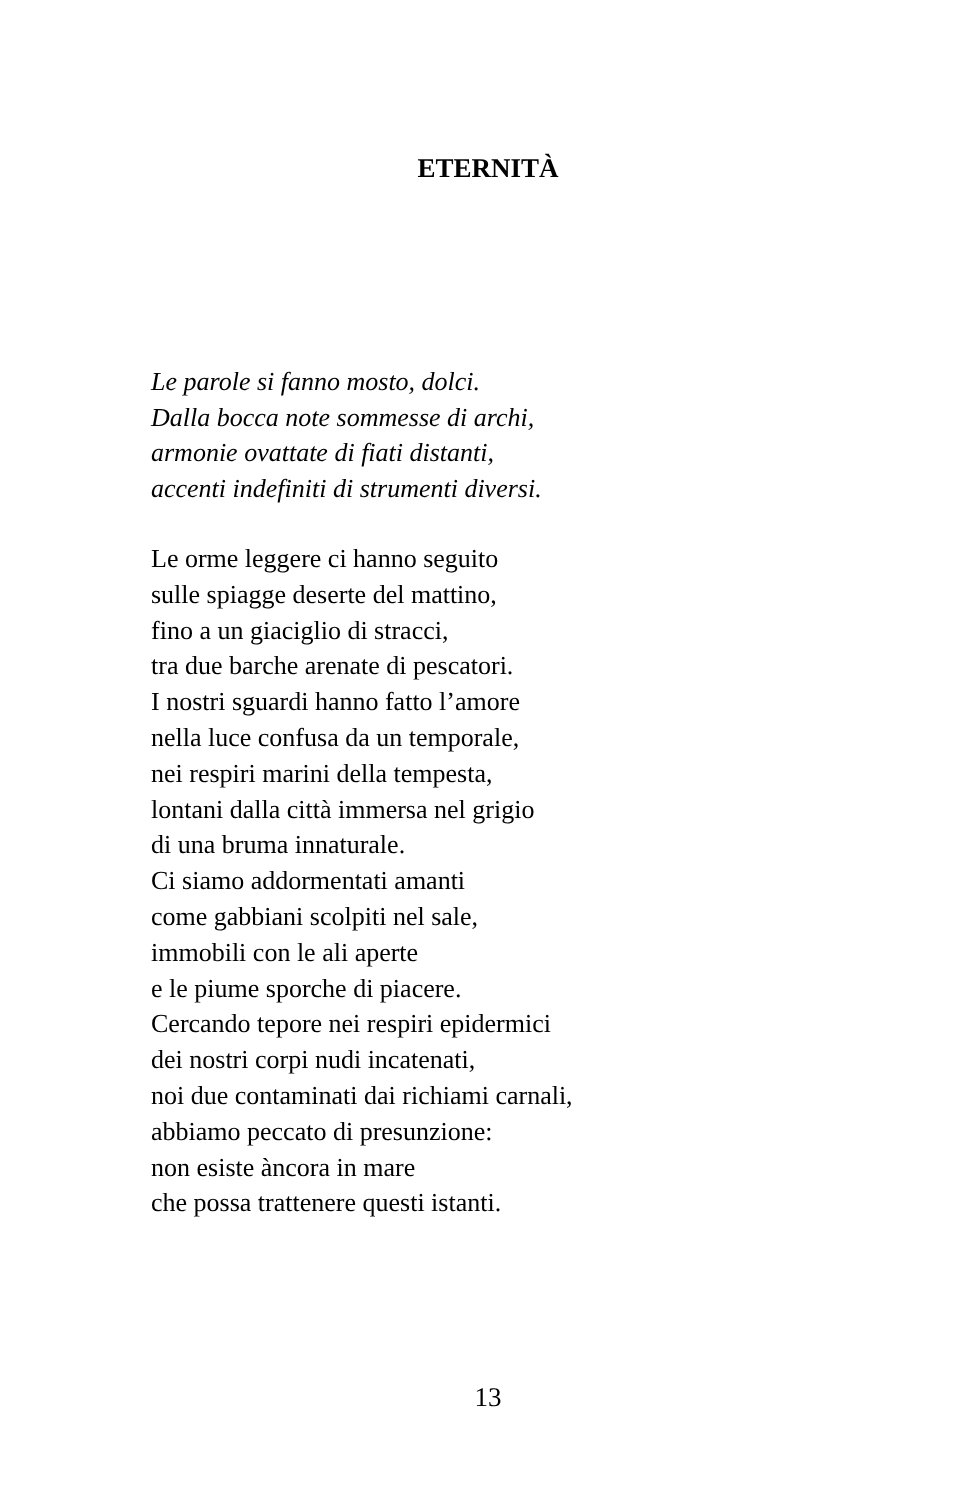ETERNITÀ
Le parole si fanno mosto, dolci.
Dalla bocca note sommesse di archi,
armonie ovattate di fiati distanti,
accenti indefiniti di strumenti diversi.
Le orme leggere ci hanno seguito
sulle spiagge deserte del mattino,
fino a un giaciglio di stracci,
tra due barche arenate di pescatori.
I nostri sguardi hanno fatto l’amore
nella luce confusa da un temporale,
nei respiri marini della tempesta,
lontani dalla città immersa nel grigio
di una bruma innaturale.
Ci siamo addormentati amanti
come gabbiani scolpiti nel sale,
immobili con le ali aperte
e le piume sporche di piacere.
Cercando tepore nei respiri epidermici
dei nostri corpi nudi incatenati,
noi due contaminati dai richiami carnali,
abbiamo peccato di presunzione:
non esiste àncora in mare
che possa trattenere questi istanti.
13